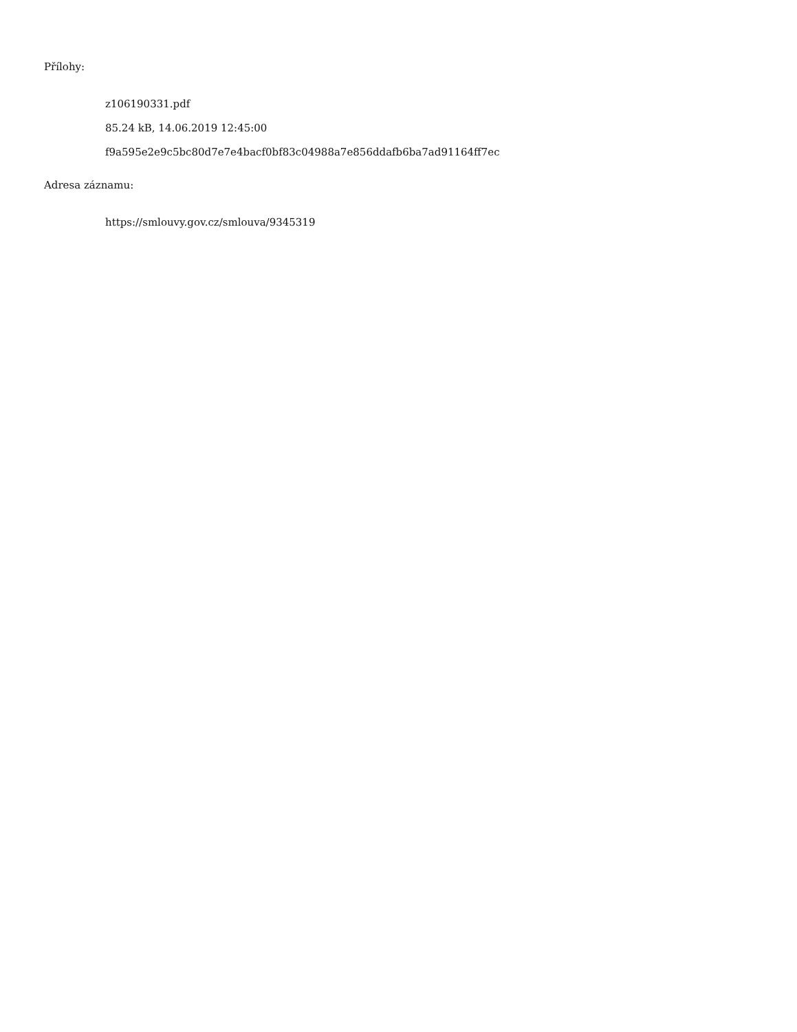Přílohy:
z106190331.pdf
85.24 kB, 14.06.2019 12:45:00
f9a595e2e9c5bc80d7e7e4bacf0bf83c04988a7e856ddafb6ba7ad91164ff7ec
Adresa záznamu:
https://smlouvy.gov.cz/smlouva/9345319